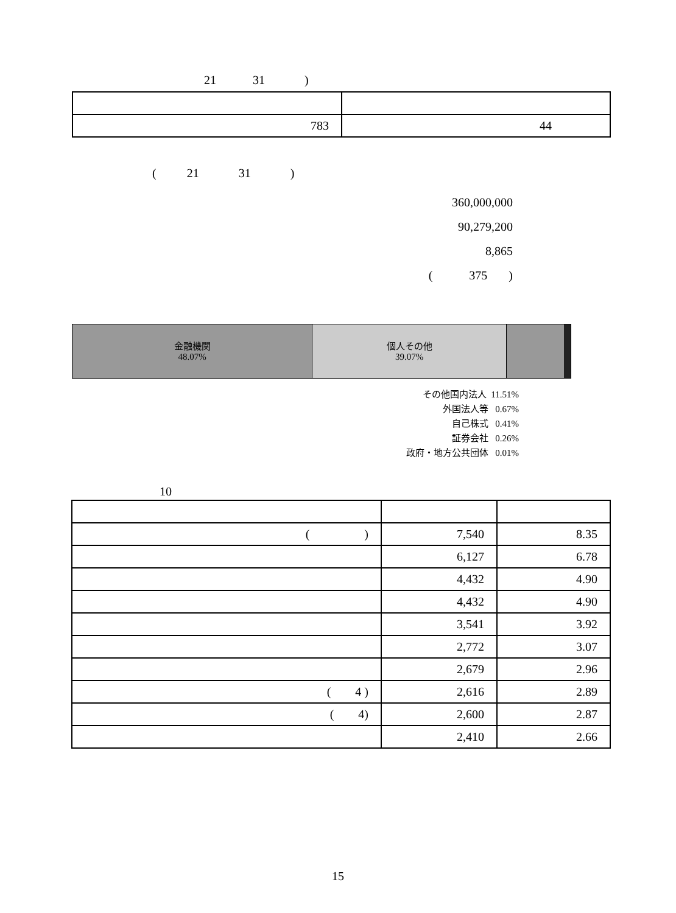21 31 )
| 783 | 44 |
( 21 31 )
360,000,000
90,279,200
8,865
( 375 )
金融機関
48.07%
個人その他
39.07%
その他国内法人 11.51%
外国法人等 0.67%
自己株式 0.41%
証券会社 0.26%
政府・地方公共団体 0.01%
10
| ( ) | 7,540 | 8.35 |
| | 6,127 | 6.78 |
| | 4,432 | 4.90 |
| | 4,432 | 4.90 |
| | 3,541 | 3.92 |
| | 2,772 | 3.07 |
| | 2,679 | 2.96 |
| ( 4 ) | 2,616 | 2.89 |
| ( 4) | 2,600 | 2.87 |
| | 2,410 | 2.66 |
15